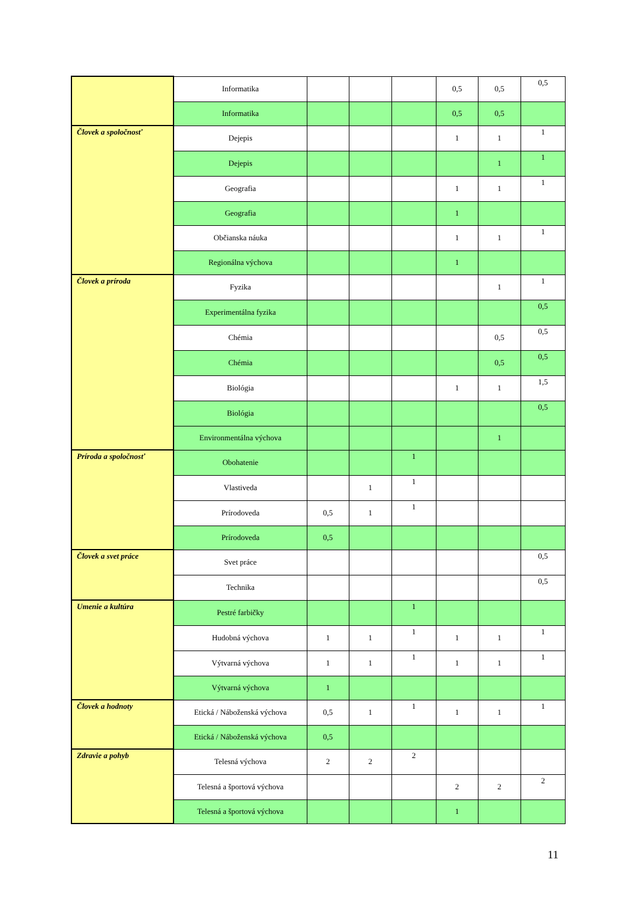| | Informatika | | | | 0,5 | 0,5 | 0,5 |
| | Informatika | | | | 0,5 | 0,5 | |
| Človek a spoločnosť | Dejepis | | | | 1 | 1 | 1 |
| | Dejepis | | | | | 1 | 1 |
| | Geografia | | | | 1 | 1 | 1 |
| | Geografia | | | | 1 | | |
| | Občianska náuka | | | | 1 | 1 | 1 |
| | Regionálna výchova | | | | 1 | | |
| Človek a príroda | Fyzika | | | | | 1 | 1 |
| | Experimentálna fyzika | | | | | | 0,5 |
| | Chémia | | | | | 0,5 | 0,5 |
| | Chémia | | | | | 0,5 | 0,5 |
| | Biológia | | | | 1 | 1 | 1,5 |
| | Biológia | | | | | | 0,5 |
| | Environmentálna výchova | | | | | 1 | |
| Príroda a spoločnosť | Obohatenie | | | 1 | | | |
| | Vlastiveda | | 1 | 1 | | | |
| | Prírodoveda | 0,5 | 1 | 1 | | | |
| | Prírodoveda | 0,5 | | | | | |
| Človek a svet práce | Svet práce | | | | | | 0,5 |
| | Technika | | | | | | 0,5 |
| Umenie a kultúra | Pestré farbičky | | | 1 | | | |
| | Hudobná výchova | 1 | 1 | 1 | 1 | 1 | 1 |
| | Výtvarná výchova | 1 | 1 | 1 | 1 | 1 | 1 |
| | Výtvarná výchova | 1 | | | | | |
| Človek a hodnoty | Etická / Náboženská výchova | 0,5 | 1 | 1 | 1 | 1 | 1 |
| | Etická / Náboženská výchova | 0,5 | | | | | |
| Zdravie a pohyb | Telesná výchova | 2 | 2 | 2 | | | |
| | Telesná a športová výchova | | | | 2 | 2 | 2 |
| | Telesná a športová výchova | | | | 1 | | |
11